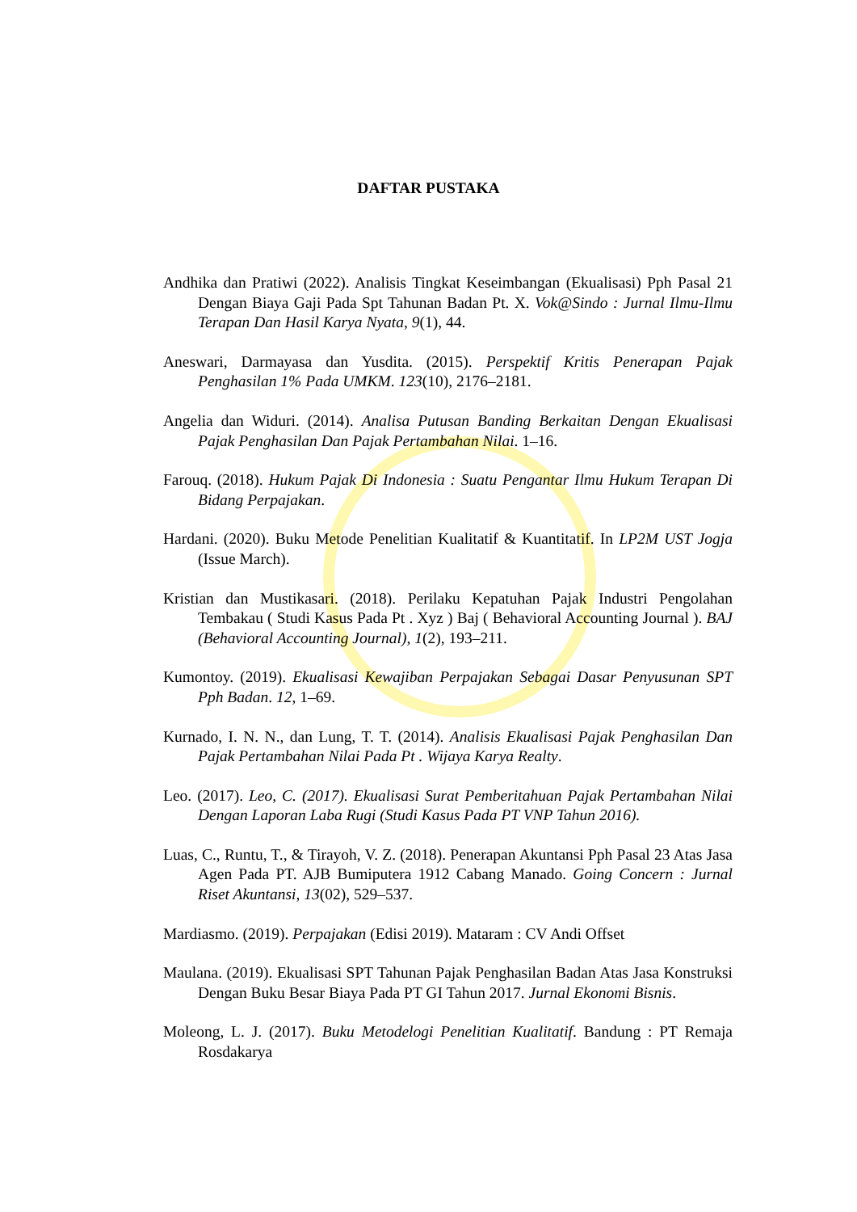DAFTAR PUSTAKA
Andhika dan Pratiwi (2022). Analisis Tingkat Keseimbangan (Ekualisasi) Pph Pasal 21 Dengan Biaya Gaji Pada Spt Tahunan Badan Pt. X. Vok@Sindo : Jurnal Ilmu-Ilmu Terapan Dan Hasil Karya Nyata, 9(1), 44.
Aneswari, Darmayasa dan Yusdita. (2015). Perspektif Kritis Penerapan Pajak Penghasilan 1% Pada UMKM. 123(10), 2176–2181.
Angelia dan Widuri. (2014). Analisa Putusan Banding Berkaitan Dengan Ekualisasi Pajak Penghasilan Dan Pajak Pertambahan Nilai. 1–16.
Farouq. (2018). Hukum Pajak Di Indonesia : Suatu Pengantar Ilmu Hukum Terapan Di Bidang Perpajakan.
Hardani. (2020). Buku Metode Penelitian Kualitatif & Kuantitatif. In LP2M UST Jogja (Issue March).
Kristian dan Mustikasari. (2018). Perilaku Kepatuhan Pajak Industri Pengolahan Tembakau ( Studi Kasus Pada Pt . Xyz ) Baj ( Behavioral Accounting Journal ). BAJ (Behavioral Accounting Journal), 1(2), 193–211.
Kumontoy. (2019). Ekualisasi Kewajiban Perpajakan Sebagai Dasar Penyusunan SPT Pph Badan. 12, 1–69.
Kurnado, I. N. N., dan Lung, T. T. (2014). Analisis Ekualisasi Pajak Penghasilan Dan Pajak Pertambahan Nilai Pada Pt . Wijaya Karya Realty.
Leo. (2017). Leo, C. (2017). Ekualisasi Surat Pemberitahuan Pajak Pertambahan Nilai Dengan Laporan Laba Rugi (Studi Kasus Pada PT VNP Tahun 2016).
Luas, C., Runtu, T., & Tirayoh, V. Z. (2018). Penerapan Akuntansi Pph Pasal 23 Atas Jasa Agen Pada PT. AJB Bumiputera 1912 Cabang Manado. Going Concern : Jurnal Riset Akuntansi, 13(02), 529–537.
Mardiasmo. (2019). Perpajakan (Edisi 2019). Mataram : CV Andi Offset
Maulana. (2019). Ekualisasi SPT Tahunan Pajak Penghasilan Badan Atas Jasa Konstruksi Dengan Buku Besar Biaya Pada PT GI Tahun 2017. Jurnal Ekonomi Bisnis.
Moleong, L. J. (2017). Buku Metodelogi Penelitian Kualitatif. Bandung : PT Remaja Rosdakarya